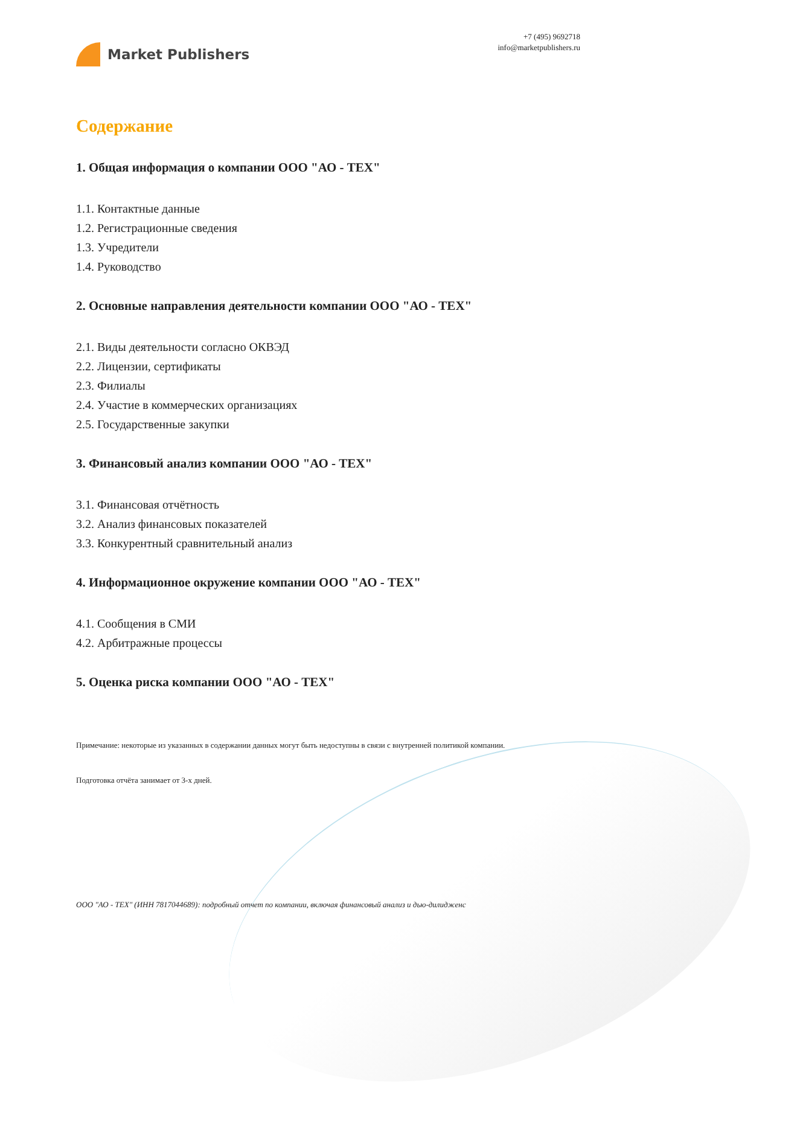Market Publishers
+7 (495) 9692718
info@marketpublishers.ru
Содержание
1. Общая информация о компании ООО "АО - ТЕХ"
1.1. Контактные данные
1.2. Регистрационные сведения
1.3. Учредители
1.4. Руководство
2. Основные направления деятельности компании ООО "АО - ТЕХ"
2.1. Виды деятельности согласно ОКВЭД
2.2. Лицензии, сертификаты
2.3. Филиалы
2.4. Участие в коммерческих организациях
2.5. Государственные закупки
3. Финансовый анализ компании ООО "АО - ТЕХ"
3.1. Финансовая отчётность
3.2. Анализ финансовых показателей
3.3. Конкурентный сравнительный анализ
4. Информационное окружение компании ООО "АО - ТЕХ"
4.1. Сообщения в СМИ
4.2. Арбитражные процессы
5. Оценка риска компании ООО "АО - ТЕХ"
Примечание: некоторые из указанных в содержании данных могут быть недоступны в связи с внутренней политикой компании.
Подготовка отчёта занимает от 3-х дней.
ООО "АО - ТЕХ" (ИНН 7817044689): подробный отчет по компании, включая финансовый анализ и дью-дилидженс